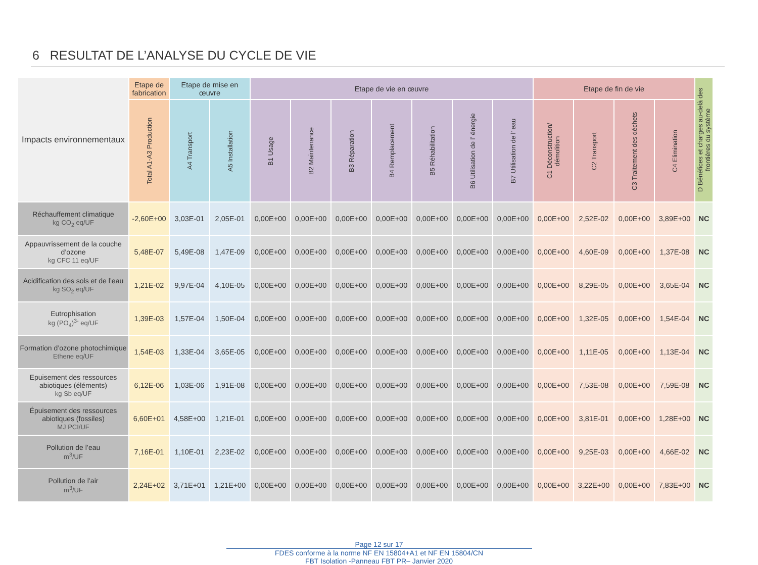6 RESULTAT DE L’ANALYSE DU CYCLE DE VIE
| Impacts environnementaux | Etape de fabrication | Etape de mise en œuvre | | Etape de vie en œuvre | | | | | | | Etape de fin de vie | | | | D Bénéfices et charges au-delà des frontières du système |
| --- | --- | --- | --- | --- | --- | --- | --- | --- | --- | --- | --- | --- | --- | --- | --- |
| | Total A1-A3 Production | A4 Transport | A5 Installation | B1 Usage | B2 Maintenance | B3 Réparation | B4 Remplacement | B5 Réhabilitation | B6 Utilisation de l’ énergie | B7 Utilisation de l’ eau | C1 Déconstruction/ démolition | C2 Transport | C3 Traitement des déchets | C4 Elimination | |
| Réchauffement climatique kg CO<sub>2</sub> eq/UF | -2,60E+00 | 3,03E-01 | 2,05E-01 | 0,00E+00 | 0,00E+00 | 0,00E+00 | 0,00E+00 | 0,00E+00 | 0,00E+00 | 0,00E+00 | 0,00E+00 | 2,52E-02 | 0,00E+00 | 3,89E+00 | NC |
| Appauvrissement de la couche d’ozone kg CFC 11 eq/UF | 5,48E-07 | 5,49E-08 | 1,47E-09 | 0,00E+00 | 0,00E+00 | 0,00E+00 | 0,00E+00 | 0,00E+00 | 0,00E+00 | 0,00E+00 | 0,00E+00 | 4,60E-09 | 0,00E+00 | 1,37E-08 | NC |
| Acidification des sols et de l’eau kg SO<sub>2</sub> eq/UF | 1,21E-02 | 9,97E-04 | 4,10E-05 | 0,00E+00 | 0,00E+00 | 0,00E+00 | 0,00E+00 | 0,00E+00 | 0,00E+00 | 0,00E+00 | 0,00E+00 | 8,29E-05 | 0,00E+00 | 3,65E-04 | NC |
| Eutrophisation kg (PO<sub>4</sub>)<sup>3-</sup> eq/UF | 1,39E-03 | 1,57E-04 | 1,50E-04 | 0,00E+00 | 0,00E+00 | 0,00E+00 | 0,00E+00 | 0,00E+00 | 0,00E+00 | 0,00E+00 | 0,00E+00 | 1,32E-05 | 0,00E+00 | 1,54E-04 | NC |
| Formation d’ozone photochimique Ethene eq/UF | 1,54E-03 | 1,33E-04 | 3,65E-05 | 0,00E+00 | 0,00E+00 | 0,00E+00 | 0,00E+00 | 0,00E+00 | 0,00E+00 | 0,00E+00 | 0,00E+00 | 1,11E-05 | 0,00E+00 | 1,13E-04 | NC |
| Epuisement des ressources abiotiques (éléments) kg Sb eq/UF | 6,12E-06 | 1,03E-06 | 1,91E-08 | 0,00E+00 | 0,00E+00 | 0,00E+00 | 0,00E+00 | 0,00E+00 | 0,00E+00 | 0,00E+00 | 0,00E+00 | 7,53E-08 | 0,00E+00 | 7,59E-08 | NC |
| Épuisement des ressources abiotiques (fossiles) MJ PCI/UF | 6,60E+01 | 4,58E+00 | 1,21E-01 | 0,00E+00 | 0,00E+00 | 0,00E+00 | 0,00E+00 | 0,00E+00 | 0,00E+00 | 0,00E+00 | 0,00E+00 | 3,81E-01 | 0,00E+00 | 1,28E+00 | NC |
| Pollution de l’eau m<sup>3</sup>/UF | 7,16E-01 | 1,10E-01 | 2,23E-02 | 0,00E+00 | 0,00E+00 | 0,00E+00 | 0,00E+00 | 0,00E+00 | 0,00E+00 | 0,00E+00 | 0,00E+00 | 9,25E-03 | 0,00E+00 | 4,66E-02 | NC |
| Pollution de l’air m<sup>3</sup>/UF | 2,24E+02 | 3,71E+01 | 1,21E+00 | 0,00E+00 | 0,00E+00 | 0,00E+00 | 0,00E+00 | 0,00E+00 | 0,00E+00 | 0,00E+00 | 0,00E+00 | 3,22E+00 | 0,00E+00 | 7,83E+00 | NC |
Page 12 sur 17
FDES conforme à la norme NF EN 15804+A1 et NF EN 15804/CN
FBT Isolation -Panneau FBT PR– Janvier 2020